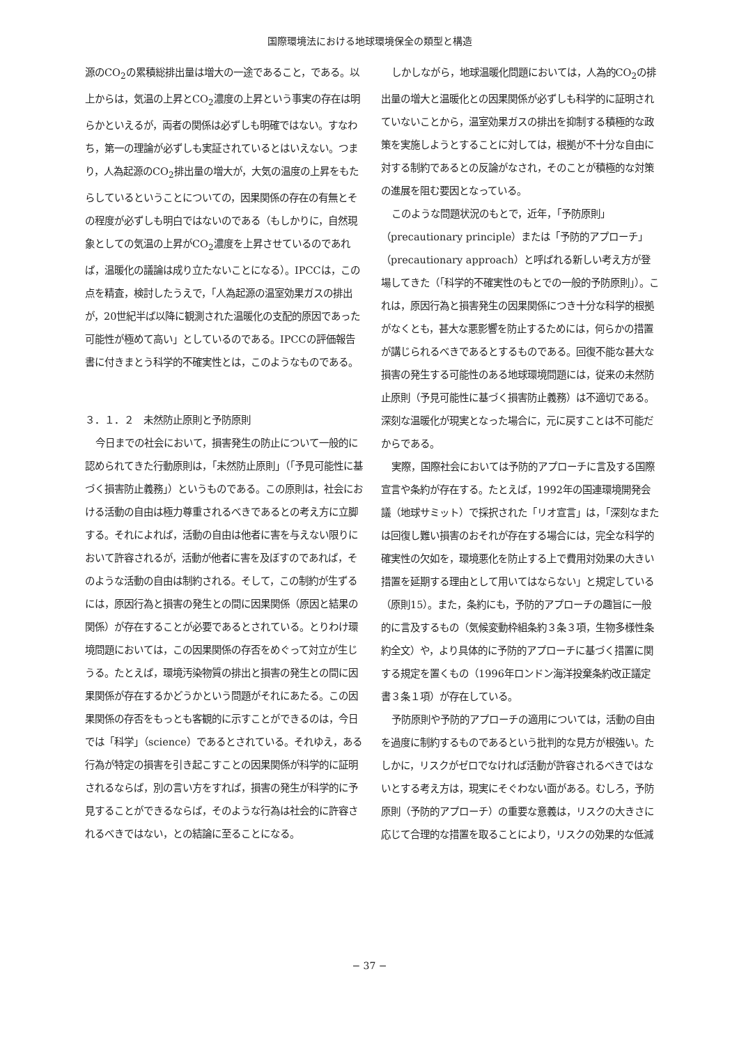国際環境法における地球環境保全の類型と構造
源のCO<sub>2</sub>の累積総排出量は増大の一途であること，である。以上からは，気温の上昇とCO<sub>2</sub>濃度の上昇という事実の存在は明らかといえるが，両者の関係は必ずしも明確ではない。すなわち，第一の理論が必ずしも実証されているとはいえない。つまり，人為起源のCO<sub>2</sub>排出量の増大が，大気の温度の上昇をもたらしているということについての，因果関係の存在の有無とその程度が必ずしも明白ではないのである（もしかりに，自然現象としての気温の上昇がCO<sub>2</sub>濃度を上昇させているのであれば，温暖化の議論は成り立たないことになる）。IPCCは，この点を精査，検討したうえで，「人為起源の温室効果ガスの排出が，20世紀半ば以降に観測された温暖化の支配的原因であった可能性が極めて高い」としているのである。IPCCの評価報告書に付きまとう科学的不確実性とは，このようなものである。
３．１．２　未然防止原則と予防原則
今日までの社会において，損害発生の防止について一般的に認められてきた行動原則は，「未然防止原則」（「予見可能性に基づく損害防止義務」）というものである。この原則は，社会における活動の自由は極力尊重されるべきであるとの考え方に立脚する。それによれば，活動の自由は他者に害を与えない限りにおいて許容されるが，活動が他者に害を及ぼすのであれば，そのような活動の自由は制約される。そして，この制約が生ずるには，原因行為と損害の発生との間に因果関係（原因と結果の関係）が存在することが必要であるとされている。とりわけ環境問題においては，この因果関係の存否をめぐって対立が生じうる。たとえば，環境汚染物質の排出と損害の発生との間に因果関係が存在するかどうかという問題がそれにあたる。この因果関係の存否をもっとも客観的に示すことができるのは，今日では「科学」（science）であるとされている。それゆえ，ある行為が特定の損害を引き起こすことの因果関係が科学的に証明されるならば，別の言い方をすれば，損害の発生が科学的に予見することができるならば，そのような行為は社会的に許容されるべきではない，との結論に至ることになる。
しかしながら，地球温暖化問題においては，人為的CO<sub>2</sub>の排出量の増大と温暖化との因果関係が必ずしも科学的に証明されていないことから，温室効果ガスの排出を抑制する積極的な政策を実施しようとすることに対しては，根拠が不十分な自由に対する制約であるとの反論がなされ，そのことが積極的な対策の進展を阻む要因となっている。
このような問題状況のもとで，近年，「予防原則」（precautionary principle）または「予防的アプローチ」（precautionary approach）と呼ばれる新しい考え方が登場してきた（「科学的不確実性のもとでの一般的予防原則」）。これは，原因行為と損害発生の因果関係につき十分な科学的根拠がなくとも，甚大な悪影響を防止するためには，何らかの措置が講じられるべきであるとするものである。回復不能な甚大な損害の発生する可能性のある地球環境問題には，従来の未然防止原則（予見可能性に基づく損害防止義務）は不適切である。深刻な温暖化が現実となった場合に，元に戻すことは不可能だからである。
実際，国際社会においては予防的アプローチに言及する国際宣言や条約が存在する。たとえば，1992年の国連環境開発会議（地球サミット）で採択された「リオ宣言」は，「深刻なまたは回復し難い損害のおそれが存在する場合には，完全な科学的確実性の欠如を，環境悪化を防止する上で費用対効果の大きい措置を延期する理由として用いてはならない」と規定している（原則15）。また，条約にも，予防的アプローチの趣旨に一般的に言及するもの（気候変動枠組条約３条３項，生物多様性条約全文）や，より具体的に予防的アプローチに基づく措置に関する規定を置くもの（1996年ロンドン海洋投棄条約改正議定書３条１項）が存在している。
予防原則や予防的アプローチの適用については，活動の自由を過度に制約するものであるという批判的な見方が根強い。たしかに，リスクがゼロでなければ活動が許容されるべきではないとする考え方は，現実にそぐわない面がある。むしろ，予防原則（予防的アプローチ）の重要な意義は，リスクの大きさに応じて合理的な措置を取ることにより，リスクの効果的な低減
− 37 −